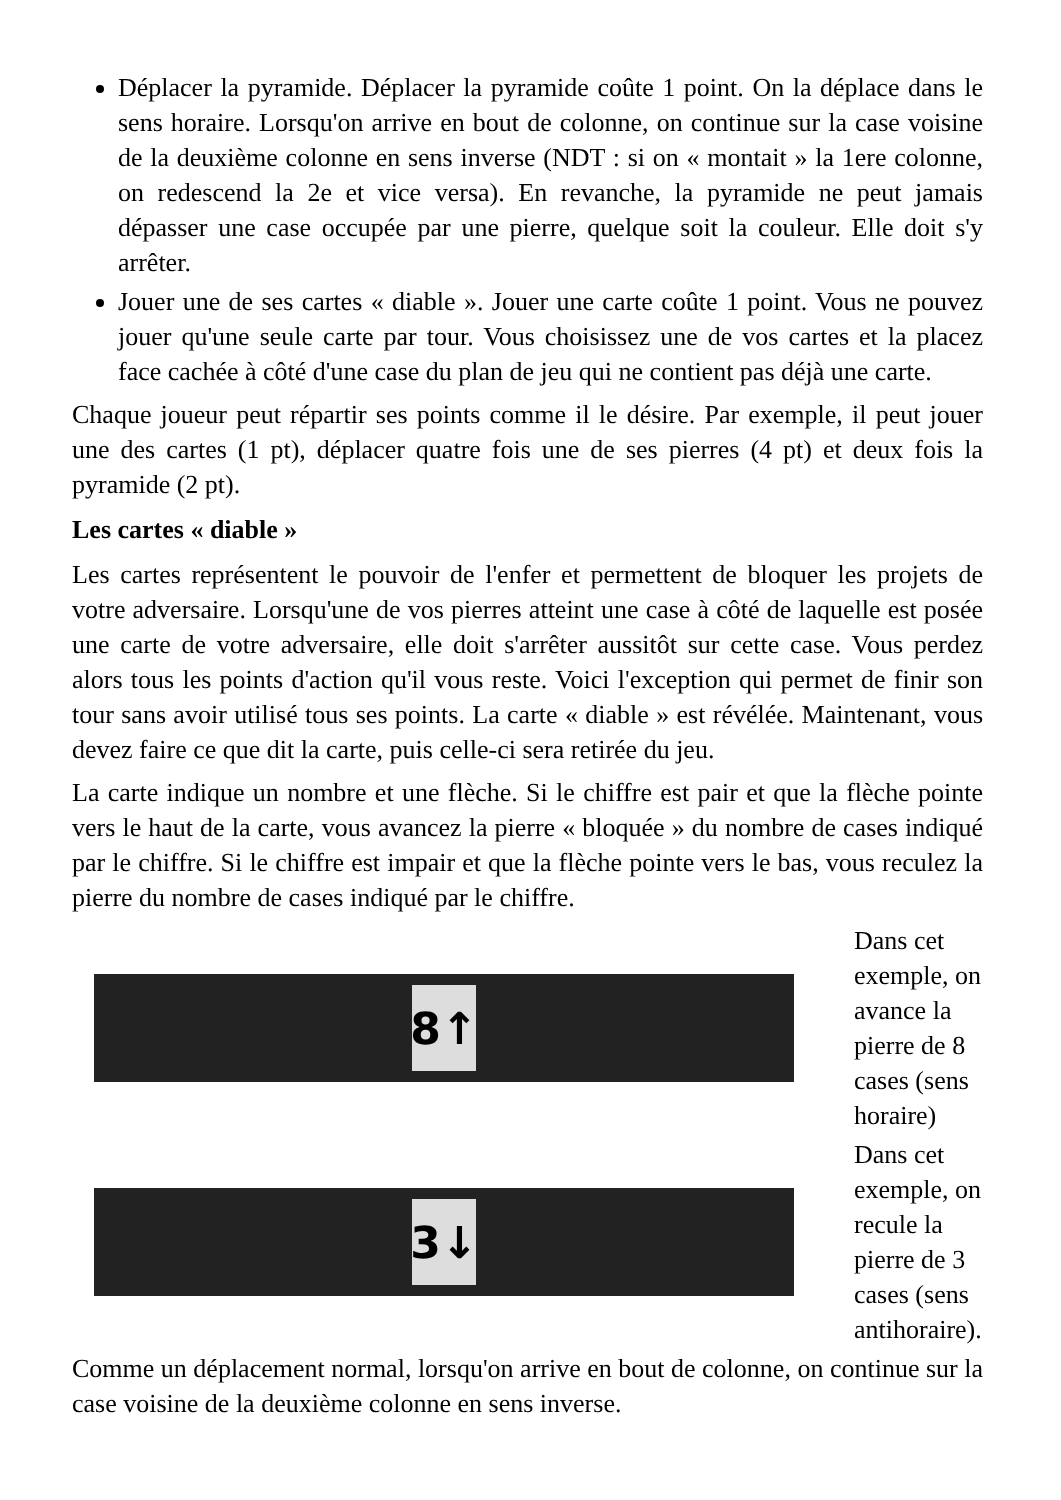Déplacer la pyramide. Déplacer la pyramide coûte 1 point. On la déplace dans le sens horaire. Lorsqu'on arrive en bout de colonne, on continue sur la case voisine de la deuxième colonne en sens inverse (NDT : si on « montait » la 1ere colonne, on redescend la 2e et vice versa). En revanche, la pyramide ne peut jamais dépasser une case occupée par une pierre, quelque soit la couleur. Elle doit s'y arrêter.
Jouer une de ses cartes « diable ». Jouer une carte coûte 1 point. Vous ne pouvez jouer qu'une seule carte par tour. Vous choisissez une de vos cartes et la placez face cachée à côté d'une case du plan de jeu qui ne contient pas déjà une carte.
Chaque joueur peut répartir ses points comme il le désire. Par exemple, il peut jouer une des cartes (1 pt), déplacer quatre fois une de ses pierres (4 pt) et deux fois la pyramide (2 pt).
Les cartes « diable »
Les cartes représentent le pouvoir de l'enfer et permettent de bloquer les projets de votre adversaire. Lorsqu'une de vos pierres atteint une case à côté de laquelle est posée une carte de votre adversaire, elle doit s'arrêter aussitôt sur cette case. Vous perdez alors tous les points d'action qu'il vous reste. Voici l'exception qui permet de finir son tour sans avoir utilisé tous ses points. La carte « diable » est révélée. Maintenant, vous devez faire ce que dit la carte, puis celle-ci sera retirée du jeu.
La carte indique un nombre et une flèche. Si le chiffre est pair et que la flèche pointe vers le haut de la carte, vous avancez la pierre « bloquée » du nombre de cases indiqué par le chiffre. Si le chiffre est impair et que la flèche pointe vers le bas, vous reculez la pierre du nombre de cases indiqué par le chiffre.
8↑
Dans cet exemple, on avance la pierre de 8 cases (sens horaire)
3↓
Dans cet exemple, on recule la pierre de 3 cases (sens antihoraire).
Comme un déplacement normal, lorsqu'on arrive en bout de colonne, on continue sur la case voisine de la deuxième colonne en sens inverse.